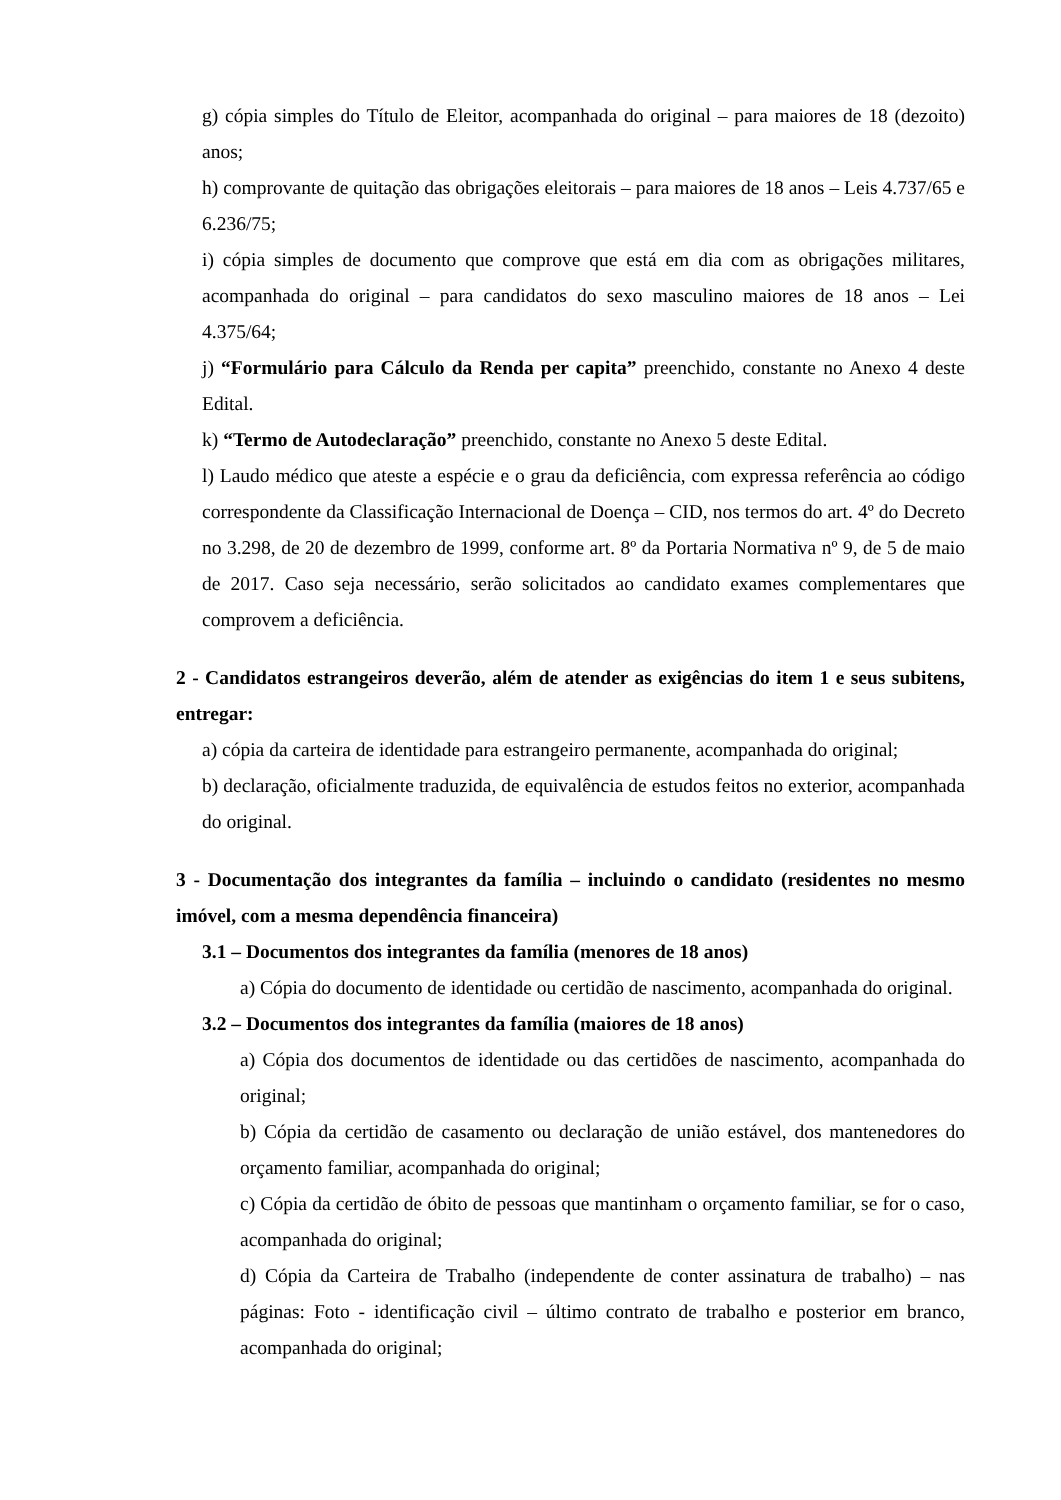g) cópia simples do Título de Eleitor, acompanhada do original – para maiores de 18 (dezoito) anos;
h) comprovante de quitação das obrigações eleitorais – para maiores de 18 anos – Leis 4.737/65 e 6.236/75;
i) cópia simples de documento que comprove que está em dia com as obrigações militares, acompanhada do original – para candidatos do sexo masculino maiores de 18 anos – Lei 4.375/64;
j) “Formulário para Cálculo da Renda per capita” preenchido, constante no Anexo 4 deste Edital.
k) “Termo de Autodeclaração” preenchido, constante no Anexo 5 deste Edital.
l) Laudo médico que ateste a espécie e o grau da deficiência, com expressa referência ao código correspondente da Classificação Internacional de Doença – CID, nos termos do art. 4º do Decreto no 3.298, de 20 de dezembro de 1999, conforme art. 8º da Portaria Normativa nº 9, de 5 de maio de 2017. Caso seja necessário, serão solicitados ao candidato exames complementares que comprovem a deficiência.
2 - Candidatos estrangeiros deverão, além de atender as exigências do item 1 e seus subitens, entregar:
a) cópia da carteira de identidade para estrangeiro permanente, acompanhada do original;
b) declaração, oficialmente traduzida, de equivalência de estudos feitos no exterior, acompanhada do original.
3 - Documentação dos integrantes da família – incluindo o candidato (residentes no mesmo imóvel, com a mesma dependência financeira)
3.1 – Documentos dos integrantes da família (menores de 18 anos)
a) Cópia do documento de identidade ou certidão de nascimento, acompanhada do original.
3.2 – Documentos dos integrantes da família (maiores de 18 anos)
a) Cópia dos documentos de identidade ou das certidões de nascimento, acompanhada do original;
b) Cópia da certidão de casamento ou declaração de união estável, dos mantenedores do orçamento familiar, acompanhada do original;
c) Cópia da certidão de óbito de pessoas que mantinham o orçamento familiar, se for o caso, acompanhada do original;
d) Cópia da Carteira de Trabalho (independente de conter assinatura de trabalho) – nas páginas: Foto - identificação civil – último contrato de trabalho e posterior em branco, acompanhada do original;